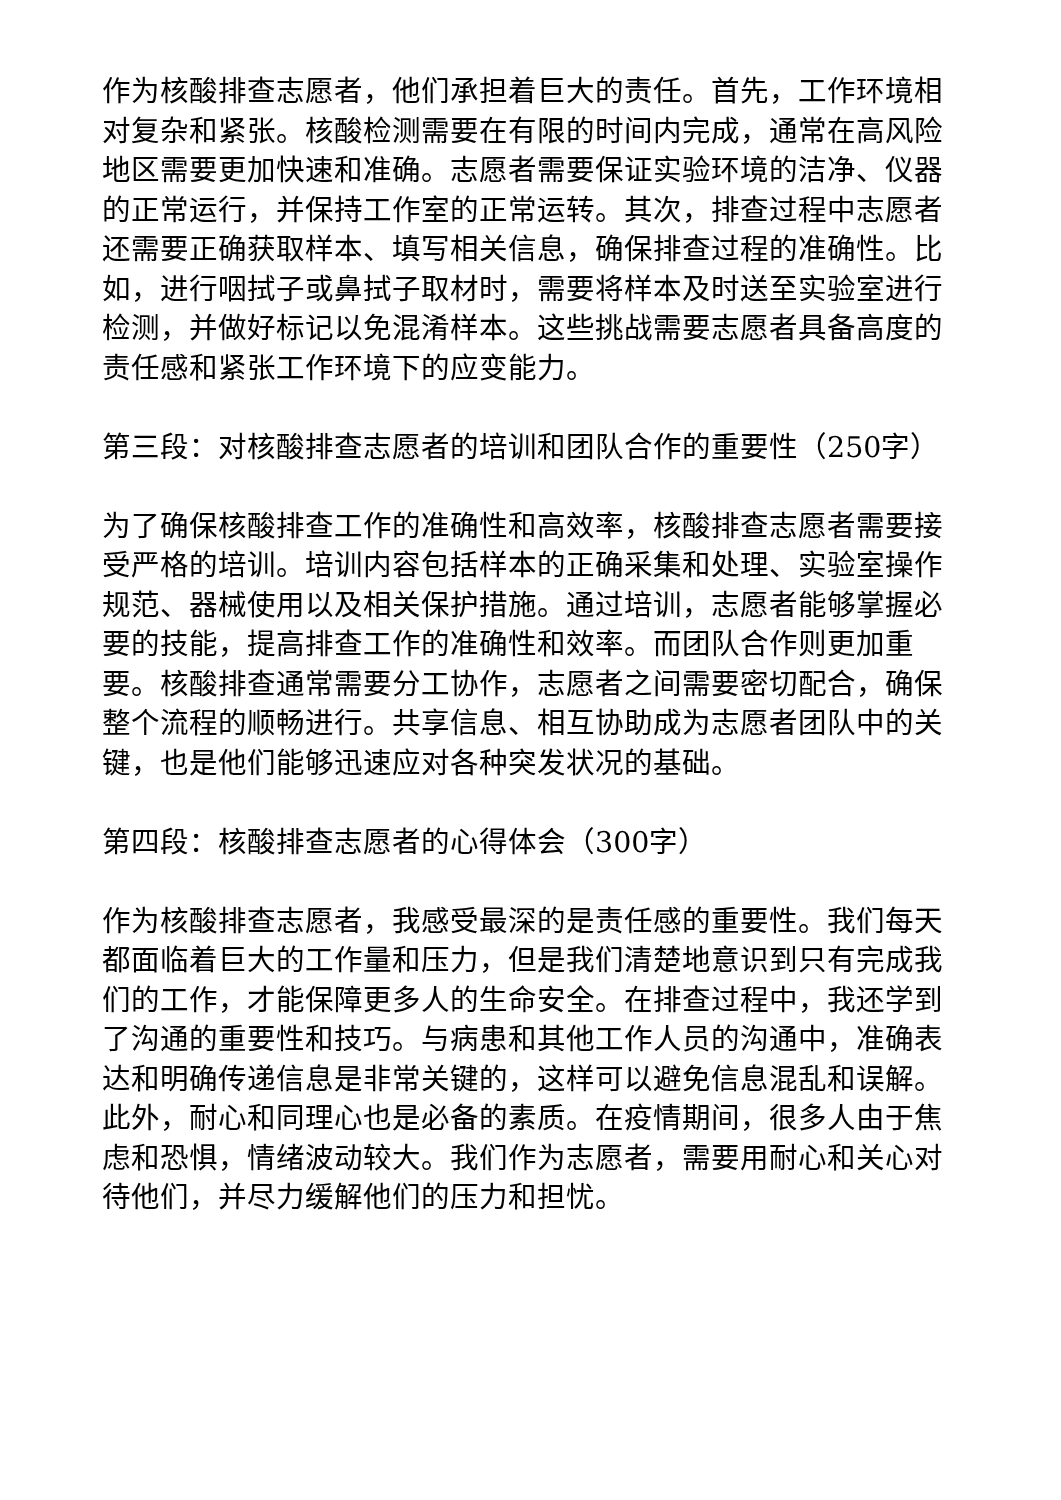作为核酸排查志愿者，他们承担着巨大的责任。首先，工作环境相对复杂和紧张。核酸检测需要在有限的时间内完成，通常在高风险地区需要更加快速和准确。志愿者需要保证实验环境的洁净、仪器的正常运行，并保持工作室的正常运转。其次，排查过程中志愿者还需要正确获取样本、填写相关信息，确保排查过程的准确性。比如，进行咽拭子或鼻拭子取材时，需要将样本及时送至实验室进行检测，并做好标记以免混淆样本。这些挑战需要志愿者具备高度的责任感和紧张工作环境下的应变能力。
第三段：对核酸排查志愿者的培训和团队合作的重要性（250字）
为了确保核酸排查工作的准确性和高效率，核酸排查志愿者需要接受严格的培训。培训内容包括样本的正确采集和处理、实验室操作规范、器械使用以及相关保护措施。通过培训，志愿者能够掌握必要的技能，提高排查工作的准确性和效率。而团队合作则更加重要。核酸排查通常需要分工协作，志愿者之间需要密切配合，确保整个流程的顺畅进行。共享信息、相互协助成为志愿者团队中的关键，也是他们能够迅速应对各种突发状况的基础。
第四段：核酸排查志愿者的心得体会（300字）
作为核酸排查志愿者，我感受最深的是责任感的重要性。我们每天都面临着巨大的工作量和压力，但是我们清楚地意识到只有完成我们的工作，才能保障更多人的生命安全。在排查过程中，我还学到了沟通的重要性和技巧。与病患和其他工作人员的沟通中，准确表达和明确传递信息是非常关键的，这样可以避免信息混乱和误解。此外，耐心和同理心也是必备的素质。在疫情期间，很多人由于焦虑和恐惧，情绪波动较大。我们作为志愿者，需要用耐心和关心对待他们，并尽力缓解他们的压力和担忧。